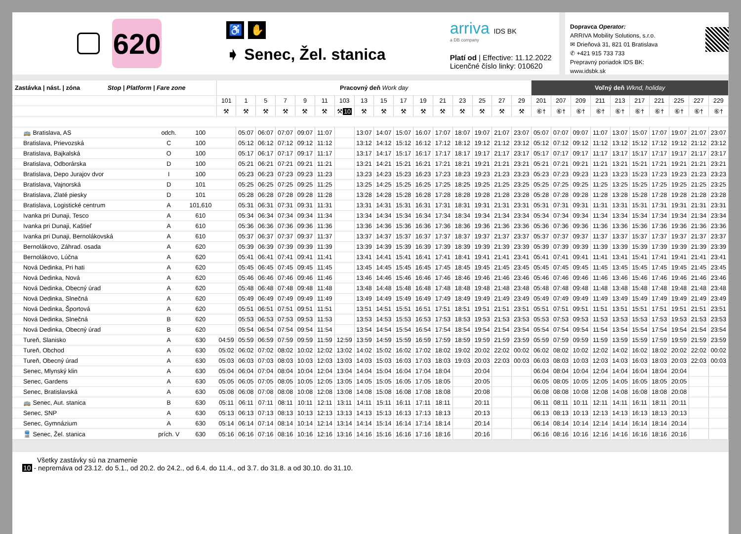620
♿ ✋
➧ Senec, Žel. stanica
arriva IDS BK
a DB company
Platí od | Effective: 11.12.2022
Licenčné číslo linky: 010620
Dopravca Operator:
ARRIVA Mobility Solutions, s.r.o.
✉ Drieňová 31, 821 01 Bratislava
✆ +421 915 733 733
Prepravný poriadok IDS BK:
www.idsbk.sk
| Zastávka / nást. / zóna Stop / Platform / Fare zone | | | Pracovný deň Work day | | | | | | | | | | | | | | | | Voľný deň Wknd, holiday | | | | | | | | | |
| --- | --- | --- | --- | --- | --- | --- | --- | --- | --- | --- | --- | --- | --- | --- | --- | --- | --- | --- | --- | --- | --- | --- | --- | --- | --- | --- | --- | --- |
| | | | 101 | 1 | 5 | 7 | 9 | 11 | 103 | 13 | 15 | 17 | 19 | 21 | 23 | 25 | 27 | 29 | 201 | 207 | 209 | 211 | 213 | 217 | 221 | 225 | 227 | 229 |
| | | | ⚒ | ⚒ | ⚒ | ⚒ | ⚒ | ⚒ | ⚒ 10 | ⚒ | ⚒ | ⚒ | ⚒ | ⚒ | ⚒ | ⚒ | ⚒ | ⚒ | ⑥† | ⑥† | ⑥† | ⑥† | ⑥† | ⑥† | ⑥† | ⑥† | ⑥† | ⑥† |
| 🚌 Bratislava, AS | odch. | 100 | | 05:07 | 06:07 | 07:07 | 09:07 | 11:07 | | 13:07 | 14:07 | 15:07 | 16:07 | 17:07 | 18:07 | 19:07 | 21:07 | 23:07 | 05:07 | 07:07 | 09:07 | 11:07 | 13:07 | 15:07 | 17:07 | 19:07 | 21:07 | 23:07 |
| Bratislava, Prievozská | C | 100 | | 05:12 | 06:12 | 07:12 | 09:12 | 11:12 | | 13:12 | 14:12 | 15:12 | 16:12 | 17:12 | 18:12 | 19:12 | 21:12 | 23:12 | 05:12 | 07:12 | 09:12 | 11:12 | 13:12 | 15:12 | 17:12 | 19:12 | 21:12 | 23:12 |
| Bratislava, Bajkalská | O | 100 | | 05:17 | 06:17 | 07:17 | 09:17 | 11:17 | | 13:17 | 14:17 | 15:17 | 16:17 | 17:17 | 18:17 | 19:17 | 21:17 | 23:17 | 05:17 | 07:17 | 09:17 | 11:17 | 13:17 | 15:17 | 17:17 | 19:17 | 21:17 | 23:17 |
| Bratislava, Odborárska | D | 100 | | 05:21 | 06:21 | 07:21 | 09:21 | 11:21 | | 13:21 | 14:21 | 15:21 | 16:21 | 17:21 | 18:21 | 19:21 | 21:21 | 23:21 | 05:21 | 07:21 | 09:21 | 11:21 | 13:21 | 15:21 | 17:21 | 19:21 | 21:21 | 23:21 |
| Bratislava, Depo Jurajov dvor | I | 100 | | 05:23 | 06:23 | 07:23 | 09:23 | 11:23 | | 13:23 | 14:23 | 15:23 | 16:23 | 17:23 | 18:23 | 19:23 | 21:23 | 23:23 | 05:23 | 07:23 | 09:23 | 11:23 | 13:23 | 15:23 | 17:23 | 19:23 | 21:23 | 23:23 |
| Bratislava, Vajnorská | D | 101 | | 05:25 | 06:25 | 07:25 | 09:25 | 11:25 | | 13:25 | 14:25 | 15:25 | 16:25 | 17:25 | 18:25 | 19:25 | 21:25 | 23:25 | 05:25 | 07:25 | 09:25 | 11:25 | 13:25 | 15:25 | 17:25 | 19:25 | 21:25 | 23:25 |
| Bratislava, Zlaté piesky | D | 101 | | 05:28 | 06:28 | 07:28 | 09:28 | 11:28 | | 13:28 | 14:28 | 15:28 | 16:28 | 17:28 | 18:28 | 19:28 | 21:28 | 23:28 | 05:28 | 07:28 | 09:28 | 11:28 | 13:28 | 15:28 | 17:28 | 19:28 | 21:28 | 23:28 |
| Bratislava, Logistické centrum | A | 101,610 | | 05:31 | 06:31 | 07:31 | 09:31 | 11:31 | | 13:31 | 14:31 | 15:31 | 16:31 | 17:31 | 18:31 | 19:31 | 21:31 | 23:31 | 05:31 | 07:31 | 09:31 | 11:31 | 13:31 | 15:31 | 17:31 | 19:31 | 21:31 | 23:31 |
| Ivanka pri Dunaji, Tesco | A | 610 | | 05:34 | 06:34 | 07:34 | 09:34 | 11:34 | | 13:34 | 14:34 | 15:34 | 16:34 | 17:34 | 18:34 | 19:34 | 21:34 | 23:34 | 05:34 | 07:34 | 09:34 | 11:34 | 13:34 | 15:34 | 17:34 | 19:34 | 21:34 | 23:34 |
| Ivanka pri Dunaji, Kaštieľ | A | 610 | | 05:36 | 06:36 | 07:36 | 09:36 | 11:36 | | 13:36 | 14:36 | 15:36 | 16:36 | 17:36 | 18:36 | 19:36 | 21:36 | 23:36 | 05:36 | 07:36 | 09:36 | 11:36 | 13:36 | 15:36 | 17:36 | 19:36 | 21:36 | 23:36 |
| Ivanka pri Dunaji, Bernolákovská | A | 610 | | 05:37 | 06:37 | 07:37 | 09:37 | 11:37 | | 13:37 | 14:37 | 15:37 | 16:37 | 17:37 | 18:37 | 19:37 | 21:37 | 23:37 | 05:37 | 07:37 | 09:37 | 11:37 | 13:37 | 15:37 | 17:37 | 19:37 | 21:37 | 23:37 |
| Bernolákovo, Záhrad. osada | A | 620 | | 05:39 | 06:39 | 07:39 | 09:39 | 11:39 | | 13:39 | 14:39 | 15:39 | 16:39 | 17:39 | 18:39 | 19:39 | 21:39 | 23:39 | 05:39 | 07:39 | 09:39 | 11:39 | 13:39 | 15:39 | 17:39 | 19:39 | 21:39 | 23:39 |
| Bernolákovo, Lúčna | A | 620 | | 05:41 | 06:41 | 07:41 | 09:41 | 11:41 | | 13:41 | 14:41 | 15:41 | 16:41 | 17:41 | 18:41 | 19:41 | 21:41 | 23:41 | 05:41 | 07:41 | 09:41 | 11:41 | 13:41 | 15:41 | 17:41 | 19:41 | 21:41 | 23:41 |
| Nová Dedinka, Pri hati | A | 620 | | 05:45 | 06:45 | 07:45 | 09:45 | 11:45 | | 13:45 | 14:45 | 15:45 | 16:45 | 17:45 | 18:45 | 19:45 | 21:45 | 23:45 | 05:45 | 07:45 | 09:45 | 11:45 | 13:45 | 15:45 | 17:45 | 19:45 | 21:45 | 23:45 |
| Nová Dedinka, Nová | A | 620 | | 05:46 | 06:46 | 07:46 | 09:46 | 11:46 | | 13:46 | 14:46 | 15:46 | 16:46 | 17:46 | 18:46 | 19:46 | 21:46 | 23:46 | 05:46 | 07:46 | 09:46 | 11:46 | 13:46 | 15:46 | 17:46 | 19:46 | 21:46 | 23:46 |
| Nová Dedinka, Obecný úrad | A | 620 | | 05:48 | 06:48 | 07:48 | 09:48 | 11:48 | | 13:48 | 14:48 | 15:48 | 16:48 | 17:48 | 18:48 | 19:48 | 21:48 | 23:48 | 05:48 | 07:48 | 09:48 | 11:48 | 13:48 | 15:48 | 17:48 | 19:48 | 21:48 | 23:48 |
| Nová Dedinka, Slnečná | A | 620 | | 05:49 | 06:49 | 07:49 | 09:49 | 11:49 | | 13:49 | 14:49 | 15:49 | 16:49 | 17:49 | 18:49 | 19:49 | 21:49 | 23:49 | 05:49 | 07:49 | 09:49 | 11:49 | 13:49 | 15:49 | 17:49 | 19:49 | 21:49 | 23:49 |
| Nová Dedinka, Športová | A | 620 | | 05:51 | 06:51 | 07:51 | 09:51 | 11:51 | | 13:51 | 14:51 | 15:51 | 16:51 | 17:51 | 18:51 | 19:51 | 21:51 | 23:51 | 05:51 | 07:51 | 09:51 | 11:51 | 13:51 | 15:51 | 17:51 | 19:51 | 21:51 | 23:51 |
| Nová Dedinka, Slnečná | B | 620 | | 05:53 | 06:53 | 07:53 | 09:53 | 11:53 | | 13:53 | 14:53 | 15:53 | 16:53 | 17:53 | 18:53 | 19:53 | 21:53 | 23:53 | 05:53 | 07:53 | 09:53 | 11:53 | 13:53 | 15:53 | 17:53 | 19:53 | 21:53 | 23:53 |
| Nová Dedinka, Obecný úrad | B | 620 | | 05:54 | 06:54 | 07:54 | 09:54 | 11:54 | | 13:54 | 14:54 | 15:54 | 16:54 | 17:54 | 18:54 | 19:54 | 21:54 | 23:54 | 05:54 | 07:54 | 09:54 | 11:54 | 13:54 | 15:54 | 17:54 | 19:54 | 21:54 | 23:54 |
| Tureň, Slanisko | A | 630 | 04:59 | 05:59 | 06:59 | 07:59 | 09:59 | 11:59 | 12:59 | 13:59 | 14:59 | 15:59 | 16:59 | 17:59 | 18:59 | 19:59 | 21:59 | 23:59 | 05:59 | 07:59 | 09:59 | 11:59 | 13:59 | 15:59 | 17:59 | 19:59 | 21:59 | 23:59 |
| Tureň, Obchod | A | 630 | 05:02 | 06:02 | 07:02 | 08:02 | 10:02 | 12:02 | 13:02 | 14:02 | 15:02 | 16:02 | 17:02 | 18:02 | 19:02 | 20:02 | 22:02 | 00:02 | 06:02 | 08:02 | 10:02 | 12:02 | 14:02 | 16:02 | 18:02 | 20:02 | 22:02 | 00:02 |
| Tureň, Obecný úrad | A | 630 | 05:03 | 06:03 | 07:03 | 08:03 | 10:03 | 12:03 | 13:03 | 14:03 | 15:03 | 16:03 | 17:03 | 18:03 | 19:03 | 20:03 | 22:03 | 00:03 | 06:03 | 08:03 | 10:03 | 12:03 | 14:03 | 16:03 | 18:03 | 20:03 | 22:03 | 00:03 |
| Senec, Mlynský klin | A | 630 | 05:04 | 06:04 | 07:04 | 08:04 | 10:04 | 12:04 | 13:04 | 14:04 | 15:04 | 16:04 | 17:04 | 18:04 | | 20:04 | | | 06:04 | 08:04 | 10:04 | 12:04 | 14:04 | 16:04 | 18:04 | 20:04 | | |
| Senec, Gardens | A | 630 | 05:05 | 06:05 | 07:05 | 08:05 | 10:05 | 12:05 | 13:05 | 14:05 | 15:05 | 16:05 | 17:05 | 18:05 | | 20:05 | | | 06:05 | 08:05 | 10:05 | 12:05 | 14:05 | 16:05 | 18:05 | 20:05 | | |
| Senec, Bratislavská | A | 630 | 05:08 | 06:08 | 07:08 | 08:08 | 10:08 | 12:08 | 13:08 | 14:08 | 15:08 | 16:08 | 17:08 | 18:08 | | 20:08 | | | 06:08 | 08:08 | 10:08 | 12:08 | 14:08 | 16:08 | 18:08 | 20:08 | | |
| 🚌 Senec, Aut. stanica | B | 630 | 05:11 | 06:11 | 07:11 | 08:11 | 10:11 | 12:11 | 13:11 | 14:11 | 15:11 | 16:11 | 17:11 | 18:11 | | 20:11 | | | 06:11 | 08:11 | 10:11 | 12:11 | 14:11 | 16:11 | 18:11 | 20:11 | | |
| Senec, SNP | A | 630 | 05:13 | 06:13 | 07:13 | 08:13 | 10:13 | 12:13 | 13:13 | 14:13 | 15:13 | 16:13 | 17:13 | 18:13 | | 20:13 | | | 06:13 | 08:13 | 10:13 | 12:13 | 14:13 | 16:13 | 18:13 | 20:13 | | |
| Senec, Gymnázium | A | 630 | 05:14 | 06:14 | 07:14 | 08:14 | 10:14 | 12:14 | 13:14 | 14:14 | 15:14 | 16:14 | 17:14 | 18:14 | | 20:14 | | | 06:14 | 08:14 | 10:14 | 12:14 | 14:14 | 16:14 | 18:14 | 20:14 | | |
| 🚆 Senec, Žel. stanica | prích. V | 630 | 05:16 | 06:16 | 07:16 | 08:16 | 10:16 | 12:16 | 13:16 | 14:16 | 15:16 | 16:16 | 17:16 | 18:16 | | 20:16 | | | 06:16 | 08:16 | 10:16 | 12:16 | 14:16 | 16:16 | 18:16 | 20:16 | | |
Všetky zastávky sú na znamenie
10 - nepremáva od 23.12. do 5.1., od 20.2. do 24.2., od 6.4. do 11.4., od 3.7. do 31.8. a od 30.10. do 31.10.